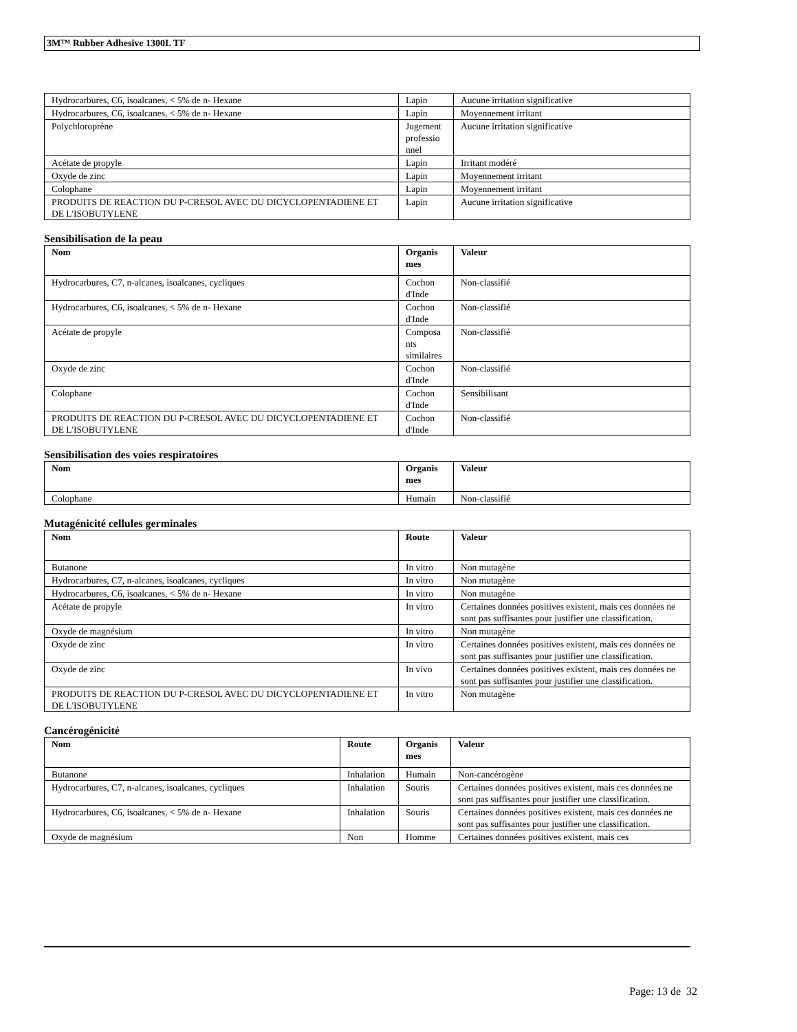3M™ Rubber Adhesive 1300L TF
| Hydrocarbures, C6, isoalcanes, < 5% de n- Hexane | Lapin | Aucune irritation significative |
| Hydrocarbures, C6, isoalcanes, < 5% de n- Hexane | Lapin | Moyennement irritant |
| Polychloroprène | Jugement professio nnel | Aucune irritation significative |
| Acétate de propyle | Lapin | Irritant modéré |
| Oxyde de zinc | Lapin | Moyennement irritant |
| Colophane | Lapin | Moyennement irritant |
| PRODUITS DE REACTION DU P-CRESOL AVEC DU DICYCLOPENTADIENE ET DE L'ISOBUTYLENE | Lapin | Aucune irritation significative |
Sensibilisation de la peau
| Nom | Organis mes | Valeur |
| --- | --- | --- |
| Hydrocarbures, C7, n-alcanes, isoalcanes, cycliques | Cochon d'Inde | Non-classifié |
| Hydrocarbures, C6, isoalcanes, < 5% de n- Hexane | Cochon d'Inde | Non-classifié |
| Acétate de propyle | Composa nts similaires | Non-classifié |
| Oxyde de zinc | Cochon d'Inde | Non-classifié |
| Colophane | Cochon d'Inde | Sensibilisant |
| PRODUITS DE REACTION DU P-CRESOL AVEC DU DICYCLOPENTADIENE ET DE L'ISOBUTYLENE | Cochon d'Inde | Non-classifié |
Sensibilisation des voies respiratoires
| Nom | Organis mes | Valeur |
| --- | --- | --- |
| Colophane | Humain | Non-classifié |
Mutagénicité cellules germinales
| Nom | Route | Valeur |
| --- | --- | --- |
| Butanone | In vitro | Non mutagène |
| Hydrocarbures, C7, n-alcanes, isoalcanes, cycliques | In vitro | Non mutagène |
| Hydrocarbures, C6, isoalcanes, < 5% de n- Hexane | In vitro | Non mutagène |
| Acétate de propyle | In vitro | Certaines données positives existent, mais ces données ne sont pas suffisantes pour justifier une classification. |
| Oxyde de magnésium | In vitro | Non mutagène |
| Oxyde de zinc | In vitro | Certaines données positives existent, mais ces données ne sont pas suffisantes pour justifier une classification. |
| Oxyde de zinc | In vivo | Certaines données positives existent, mais ces données ne sont pas suffisantes pour justifier une classification. |
| PRODUITS DE REACTION DU P-CRESOL AVEC DU DICYCLOPENTADIENE ET DE L'ISOBUTYLENE | In vitro | Non mutagène |
Cancérogénicité
| Nom | Route | Organis mes | Valeur |
| --- | --- | --- | --- |
| Butanone | Inhalation | Humain | Non-cancérogène |
| Hydrocarbures, C7, n-alcanes, isoalcanes, cycliques | Inhalation | Souris | Certaines données positives existent, mais ces données ne sont pas suffisantes pour justifier une classification. |
| Hydrocarbures, C6, isoalcanes, < 5% de n- Hexane | Inhalation | Souris | Certaines données positives existent, mais ces données ne sont pas suffisantes pour justifier une classification. |
| Oxyde de magnésium | Non | Homme | Certaines données positives existent, mais ces |
Page: 13 de 32